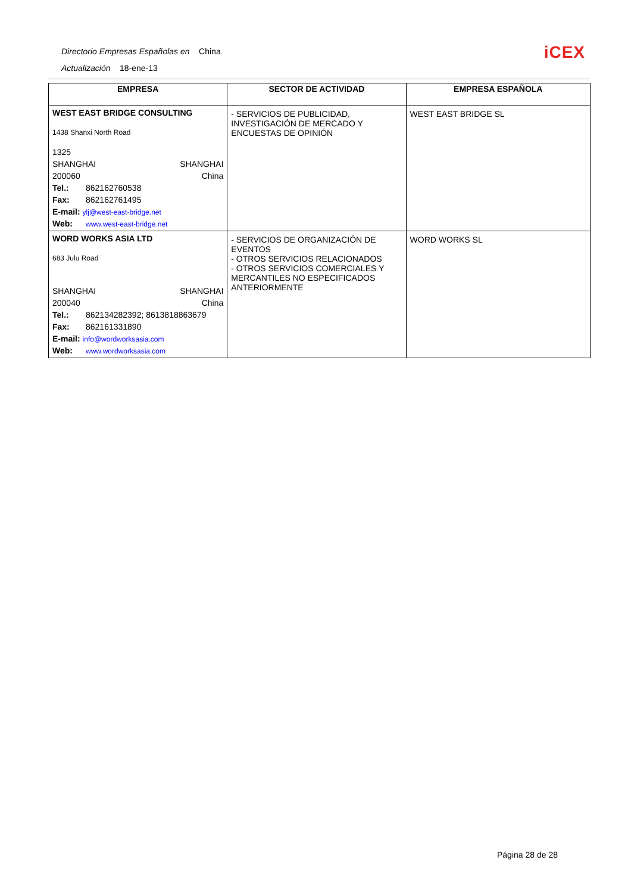Directorio Empresas Españolas en China
Actualización 18-ene-13
iCEX
| EMPRESA | SECTOR DE ACTIVIDAD | EMPRESA ESPAÑOLA |
| --- | --- | --- |
| WEST EAST BRIDGE CONSULTING 1438 Shanxi North Road 1325 SHANGHAI SHANGHAI 200060 China Tel.: 862162760538 Fax: 862162761495 E-mail: ylj@west-east-bridge.net Web: www.west-east-bridge.net | - SERVICIOS DE PUBLICIDAD, INVESTIGACIÓN DE MERCADO Y ENCUESTAS DE OPINIÓN | WEST EAST BRIDGE SL |
| WORD WORKS ASIA LTD 683 Julu Road SHANGHAI SHANGHAI 200040 China Tel.: 862134282392; 8613818863679 Fax: 862161331890 E-mail: info@wordworksasia.com Web: www.wordworksasia.com | - SERVICIOS DE ORGANIZACIÓN DE EVENTOS - OTROS SERVICIOS RELACIONADOS - OTROS SERVICIOS COMERCIALES Y MERCANTILES NO ESPECIFICADOS ANTERIORMENTE | WORD WORKS SL |
Página 28 de 28